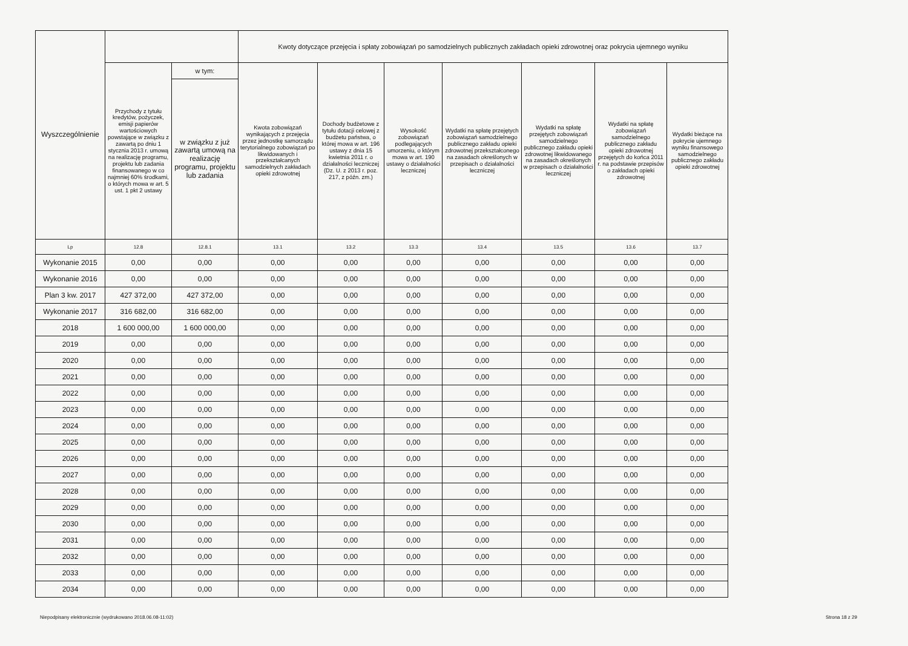| Wyszczególnienie | | | Kwoty dotyczące przejęcia i spłaty zobowiązań po samodzielnych publicznych zakładach opieki zdrowotnej oraz pokrycia ujemnego wyniku | | | | | | |
| --- | --- | --- | --- | --- | --- | --- | --- | --- | --- |
| | Przychody z tytułu kredytów, pożyczek, emisji papierów wartościowych powstające w związku z zawartą po dniu 1 stycznia 2013 r. umową na realizację programu, projektu lub zadania finansowanego w co najmniej 60% środkami, o których mowa w art. 5 ust. 1 pkt 2 ustawy | w tym: | Kwota zobowiązań wynikających z przejęcia przez jednostkę samorządu terytorialnego zobowiązań po likwidowanych i przekształcanych samodzielnych zakładach opieki zdrowotnej | Dochody budżetowe z tytułu dotacji celowej z budżetu państwa, o której mowa w art. 196 ustawy z dnia 15 kwietnia 2011 r. o działalności leczniczej (Dz. U. z 2013 r. poz. 217, z późn. zm.) | Wysokość zobowiązań podlegających umorzeniu, o którym mowa w art. 190 ustawy o działalności leczniczej | Wydatki na spłatę przejętych zobowiązań samodzielnego publicznego zakładu opieki zdrowotnej przekształconego na zasadach określonych w przepisach o działalności leczniczej | Wydatki na spłatę przejętych zobowiązań samodzielnego publicznego zakładu opieki zdrowotnej likwidowanego na zasadach określonych w przepisach o działalności leczniczej | Wydatki na spłatę zobowiązań samodzielnego publicznego zakładu opieki zdrowotnej przejętych do końca 2011 r. na podstawie przepisów o zakładach opieki zdrowotnej | Wydatki bieżące na pokrycie ujemnego wyniku finansowego samodzielnego publicznego zakładu opieki zdrowotnej |
| | | w związku z już zawartą umową na realizację programu, projektu lub zadania | | | | | | | |
| Lp | 12.8 | 12.8.1 | 13.1 | 13.2 | 13.3 | 13.4 | 13.5 | 13.6 | 13.7 |
| Wykonanie 2015 | 0,00 | 0,00 | 0,00 | 0,00 | 0,00 | 0,00 | 0,00 | 0,00 | 0,00 |
| Wykonanie 2016 | 0,00 | 0,00 | 0,00 | 0,00 | 0,00 | 0,00 | 0,00 | 0,00 | 0,00 |
| Plan 3 kw. 2017 | 427 372,00 | 427 372,00 | 0,00 | 0,00 | 0,00 | 0,00 | 0,00 | 0,00 | 0,00 |
| Wykonanie 2017 | 316 682,00 | 316 682,00 | 0,00 | 0,00 | 0,00 | 0,00 | 0,00 | 0,00 | 0,00 |
| 2018 | 1 600 000,00 | 1 600 000,00 | 0,00 | 0,00 | 0,00 | 0,00 | 0,00 | 0,00 | 0,00 |
| 2019 | 0,00 | 0,00 | 0,00 | 0,00 | 0,00 | 0,00 | 0,00 | 0,00 | 0,00 |
| 2020 | 0,00 | 0,00 | 0,00 | 0,00 | 0,00 | 0,00 | 0,00 | 0,00 | 0,00 |
| 2021 | 0,00 | 0,00 | 0,00 | 0,00 | 0,00 | 0,00 | 0,00 | 0,00 | 0,00 |
| 2022 | 0,00 | 0,00 | 0,00 | 0,00 | 0,00 | 0,00 | 0,00 | 0,00 | 0,00 |
| 2023 | 0,00 | 0,00 | 0,00 | 0,00 | 0,00 | 0,00 | 0,00 | 0,00 | 0,00 |
| 2024 | 0,00 | 0,00 | 0,00 | 0,00 | 0,00 | 0,00 | 0,00 | 0,00 | 0,00 |
| 2025 | 0,00 | 0,00 | 0,00 | 0,00 | 0,00 | 0,00 | 0,00 | 0,00 | 0,00 |
| 2026 | 0,00 | 0,00 | 0,00 | 0,00 | 0,00 | 0,00 | 0,00 | 0,00 | 0,00 |
| 2027 | 0,00 | 0,00 | 0,00 | 0,00 | 0,00 | 0,00 | 0,00 | 0,00 | 0,00 |
| 2028 | 0,00 | 0,00 | 0,00 | 0,00 | 0,00 | 0,00 | 0,00 | 0,00 | 0,00 |
| 2029 | 0,00 | 0,00 | 0,00 | 0,00 | 0,00 | 0,00 | 0,00 | 0,00 | 0,00 |
| 2030 | 0,00 | 0,00 | 0,00 | 0,00 | 0,00 | 0,00 | 0,00 | 0,00 | 0,00 |
| 2031 | 0,00 | 0,00 | 0,00 | 0,00 | 0,00 | 0,00 | 0,00 | 0,00 | 0,00 |
| 2032 | 0,00 | 0,00 | 0,00 | 0,00 | 0,00 | 0,00 | 0,00 | 0,00 | 0,00 |
| 2033 | 0,00 | 0,00 | 0,00 | 0,00 | 0,00 | 0,00 | 0,00 | 0,00 | 0,00 |
| 2034 | 0,00 | 0,00 | 0,00 | 0,00 | 0,00 | 0,00 | 0,00 | 0,00 | 0,00 |
Niepodpisany elektronicznie (wydrukowano 2018.06.08-11:02) Strona 18 z 29